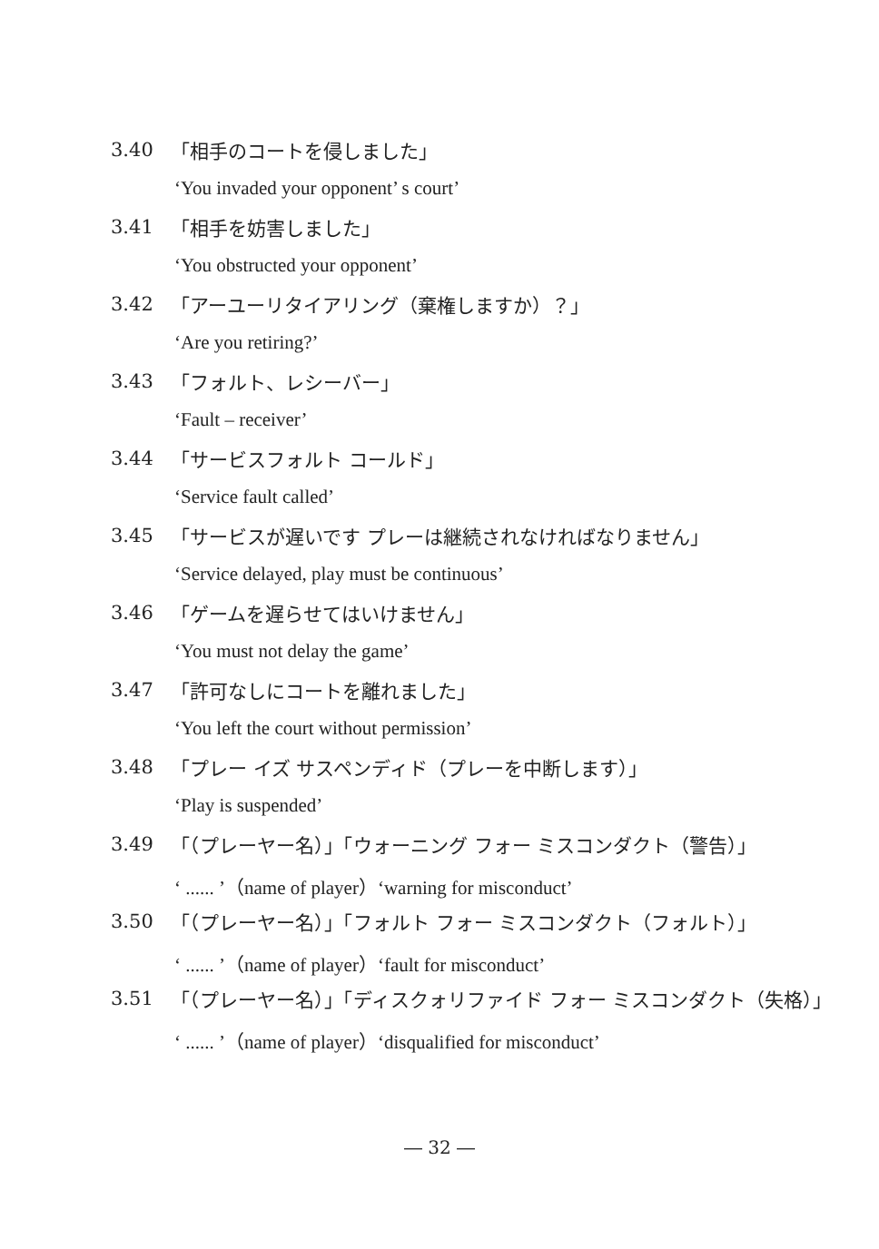3.40 「相手のコートを侵しました」
‘You invaded your opponent’ s court’
3.41 「相手を妨害しました」
‘You obstructed your opponent’
3.42 「アーユーリタイアリング（棄権しますか）？」
‘Are you retiring?’
3.43 「フォルト、レシーバー」
‘Fault – receiver’
3.44 「サービスフォルト コールド」
‘Service fault called’
3.45 「サービスが遅いです プレーは継続されなければなりません」
‘Service delayed, play must be continuous’
3.46 「ゲームを遅らせてはいけません」
‘You must not delay the game’
3.47 「許可なしにコートを離れました」
‘You left the court without permission’
3.48 「プレー イズ サスペンディド（プレーを中断します）」
‘Play is suspended’
3.49 「（プレーヤー名）」「ウォーニング フォー ミスコンダクト（警告）」
‘ ...... ’（name of player）‘warning for misconduct’
3.50 「（プレーヤー名）」「フォルト フォー ミスコンダクト（フォルト）」
‘ ...... ’（name of player）‘fault for misconduct’
3.51 「（プレーヤー名）」「ディスクォリファイド フォー ミスコンダクト（失格）」
‘ ...... ’（name of player）‘disqualified for misconduct’
― 32 ―